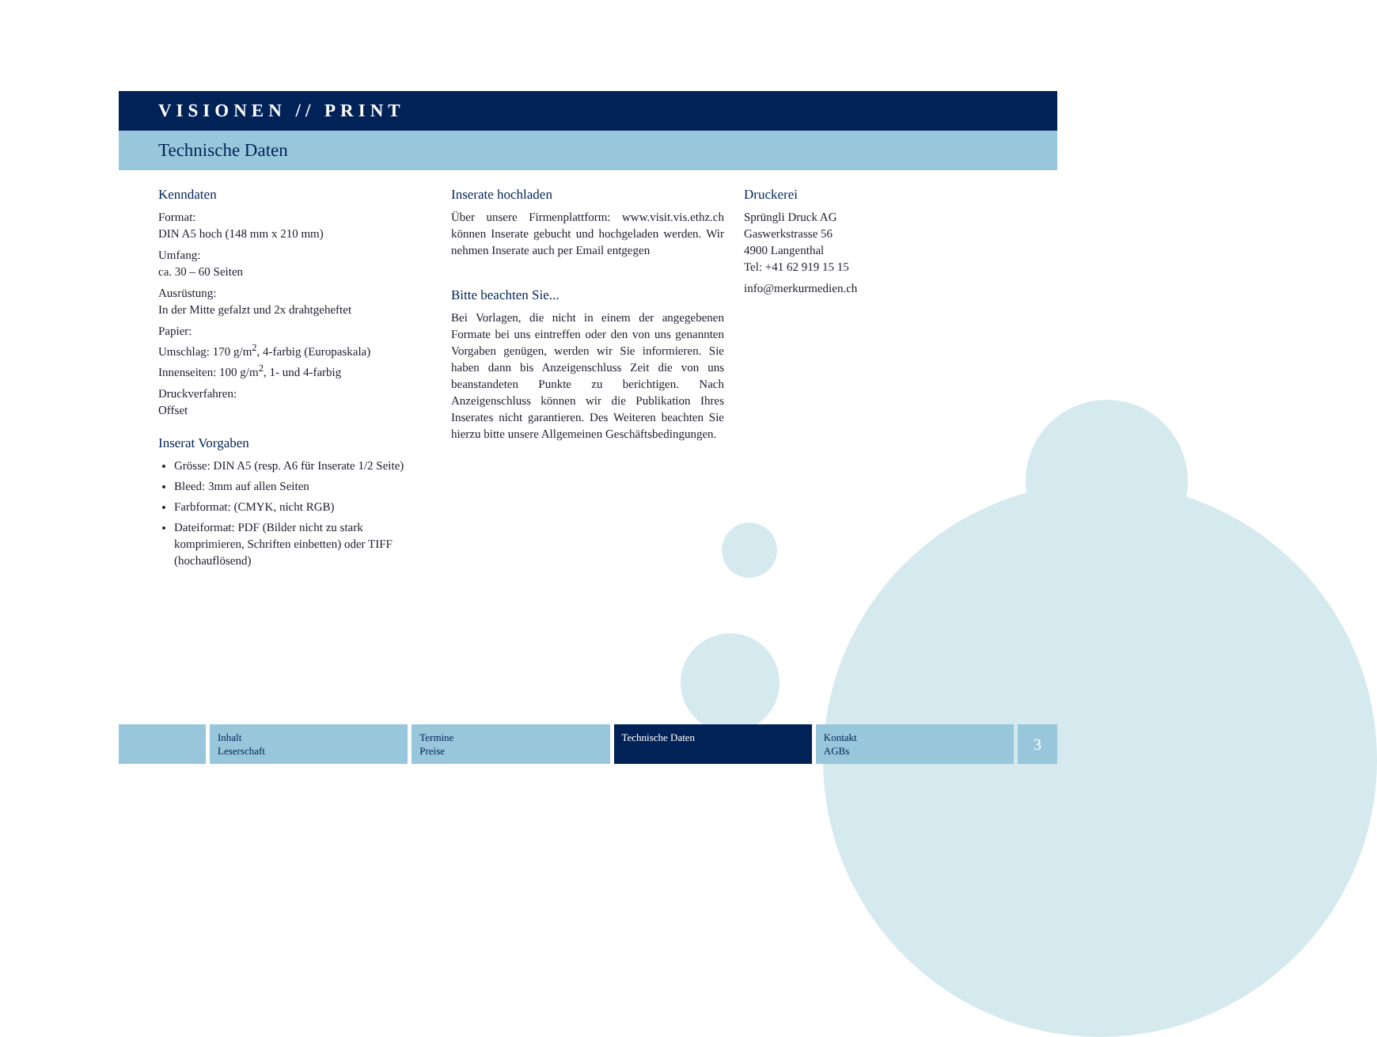VISIONEN // PRINT
Technische Daten
Kenndaten
Format:
DIN A5 hoch (148 mm x 210 mm)
Umfang:
ca. 30 – 60 Seiten
Ausrüstung:
In der Mitte gefalzt und 2x drahtgeheftet
Papier:
Umschlag: 170 g/m<sup>2</sup>, 4-farbig (Europaskala)
Innenseiten: 100 g/m<sup>2</sup>, 1- und 4-farbig
Druckverfahren:
Offset
Inserat Vorgaben
Grösse: DIN A5 (resp. A6 für Inserate 1/2 Seite)
Bleed: 3mm auf allen Seiten
Farbformat: (CMYK, nicht RGB)
Dateiformat: PDF (Bilder nicht zu stark komprimieren, Schriften einbetten) oder TIFF (hochauflösend)
Inserate hochladen
Über unsere Firmenplattform: www.visit.vis.ethz.ch können Inserate gebucht und hochgeladen werden. Wir nehmen Inserate auch per Email entgegen
Bitte beachten Sie...
Bei Vorlagen, die nicht in einem der angegebenen Formate bei uns eintreffen oder den von uns genannten Vorgaben genügen, werden wir Sie informieren. Sie haben dann bis Anzeigenschluss Zeit die von uns beanstandeten Punkte zu berichtigen. Nach Anzeigenschluss können wir die Publikation Ihres Inserates nicht garantieren. Des Weiteren beachten Sie hierzu bitte unsere Allgemeinen Geschäftsbedingungen.
Druckerei
Sprüngli Druck AG
Gaswerkstrasse 56
4900 Langenthal
Tel: +41 62 919 15 15
info@merkurmedien.ch
Inhalt
Leserschaft
Termine
Preise
Technische Daten Kontakt
AGBs
3